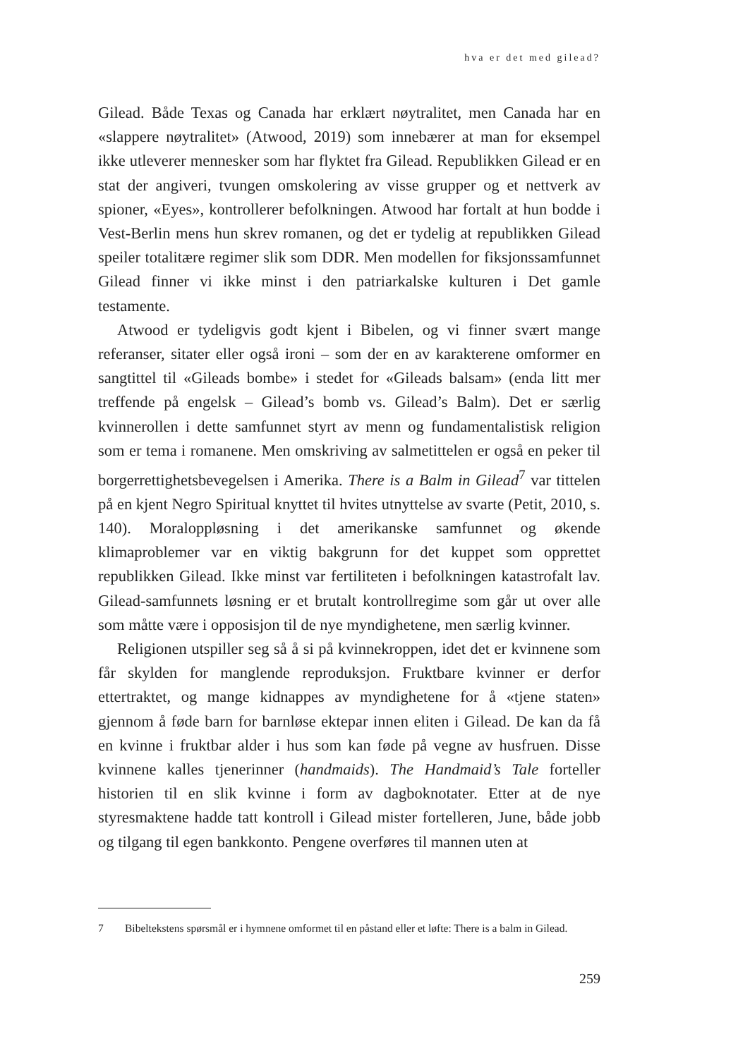hva er det med gilead?
Gilead. Både Texas og Canada har erklært nøytralitet, men Canada har en «slappere nøytralitet» (Atwood, 2019) som innebærer at man for eksempel ikke utleverer mennesker som har flyktet fra Gilead. Republikken Gilead er en stat der angiveri, tvungen omskolering av visse grupper og et nettverk av spioner, «Eyes», kontrollerer befolkningen. Atwood har fortalt at hun bodde i Vest-Berlin mens hun skrev romanen, og det er tydelig at republikken Gilead speiler totalitære regimer slik som DDR. Men modellen for fiksjonssamfunnet Gilead finner vi ikke minst i den patriarkalske kulturen i Det gamle testamente.
Atwood er tydeligvis godt kjent i Bibelen, og vi finner svært mange referanser, sitater eller også ironi – som der en av karakterene omformer en sangtittel til «Gileads bombe» i stedet for «Gileads balsam» (enda litt mer treffende på engelsk – Gilead’s bomb vs. Gilead’s Balm). Det er særlig kvinnerollen i dette samfunnet styrt av menn og fundamentalistisk religion som er tema i romanene. Men omskriving av salmetittelen er også en peker til borgerrettighetsbevegelsen i Amerika. There is a Balm in Gilead<sup>7</sup> var tittelen på en kjent Negro Spiritual knyttet til hvites utnyttelse av svarte (Petit, 2010, s. 140). Moraloppløsning i det amerikanske samfunnet og økende klimaproblemer var en viktig bakgrunn for det kuppet som opprettet republikken Gilead. Ikke minst var fertiliteten i befolkningen katastrofalt lav. Gilead-samfunnets løsning er et brutalt kontrollregime som går ut over alle som måtte være i opposisjon til de nye myndighetene, men særlig kvinner.
Religionen utspiller seg så å si på kvinnekroppen, idet det er kvinnene som får skylden for manglende reproduksjon. Fruktbare kvinner er derfor ettertraktet, og mange kidnappes av myndighetene for å «tjene staten» gjennom å føde barn for barnløse ektepar innen eliten i Gilead. De kan da få en kvinne i fruktbar alder i hus som kan føde på vegne av husfruen. Disse kvinnene kalles tjenerinner (handmaids). The Handmaid’s Tale forteller historien til en slik kvinne i form av dagboknotater. Etter at de nye styresmaktene hadde tatt kontroll i Gilead mister fortelleren, June, både jobb og tilgang til egen bankkonto. Pengene overføres til mannen uten at
7 Bibeltekstens spørsmål er i hymnene omformet til en påstand eller et løfte: There is a balm in Gilead.
259